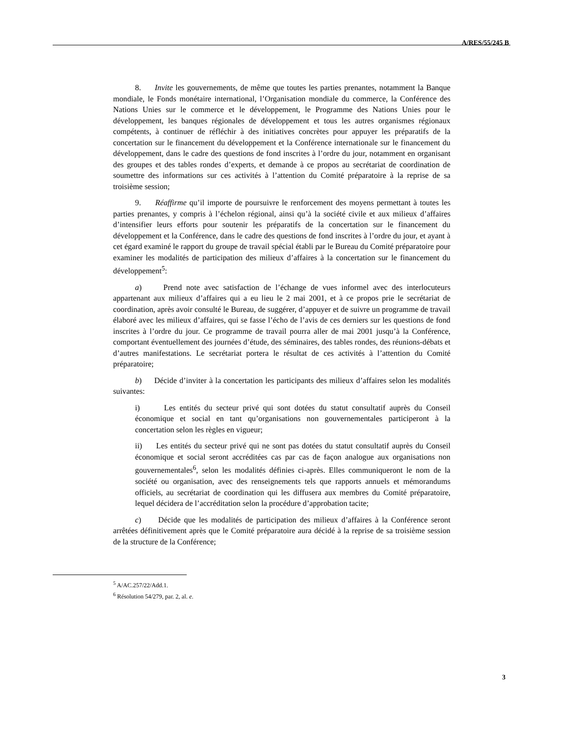A/RES/55/245 B
8. Invite les gouvernements, de même que toutes les parties prenantes, notamment la Banque mondiale, le Fonds monétaire international, l’Organisation mondiale du commerce, la Conférence des Nations Unies sur le commerce et le développement, le Programme des Nations Unies pour le développement, les banques régionales de développement et tous les autres organismes régionaux compétents, à continuer de réfléchir à des initiatives concrètes pour appuyer les préparatifs de la concertation sur le financement du développement et la Conférence internationale sur le financement du développement, dans le cadre des questions de fond inscrites à l’ordre du jour, notamment en organisant des groupes et des tables rondes d’experts, et demande à ce propos au secrétariat de coordination de soumettre des informations sur ces activités à l’attention du Comité préparatoire à la reprise de sa troisième session;
9. Réaffirme qu’il importe de poursuivre le renforcement des moyens permettant à toutes les parties prenantes, y compris à l’échelon régional, ainsi qu’à la société civile et aux milieux d’affaires d’intensifier leurs efforts pour soutenir les préparatifs de la concertation sur le financement du développement et la Conférence, dans le cadre des questions de fond inscrites à l’ordre du jour, et ayant à cet égard examiné le rapport du groupe de travail spécial établi par le Bureau du Comité préparatoire pour examiner les modalités de participation des milieux d’affaires à la concertation sur le financement du développement<sup>5</sup>:
a) Prend note avec satisfaction de l’échange de vues informel avec des interlocuteurs appartenant aux milieux d’affaires qui a eu lieu le 2 mai 2001, et à ce propos prie le secrétariat de coordination, après avoir consulté le Bureau, de suggérer, d’appuyer et de suivre un programme de travail élaboré avec les milieux d’affaires, qui se fasse l’écho de l’avis de ces derniers sur les questions de fond inscrites à l’ordre du jour. Ce programme de travail pourra aller de mai 2001 jusqu’à la Conférence, comportant éventuellement des journées d’étude, des séminaires, des tables rondes, des réunions-débats et d’autres manifestations. Le secrétariat portera le résultat de ces activités à l’attention du Comité préparatoire;
b) Décide d’inviter à la concertation les participants des milieux d’affaires selon les modalités suivantes:
i) Les entités du secteur privé qui sont dotées du statut consultatif auprès du Conseil économique et social en tant qu’organisations non gouvernementales participeront à la concertation selon les règles en vigueur;
ii) Les entités du secteur privé qui ne sont pas dotées du statut consultatif auprès du Conseil économique et social seront accréditées cas par cas de façon analogue aux organisations non gouvernementales<sup>6</sup>, selon les modalités définies ci-après. Elles communiqueront le nom de la société ou organisation, avec des renseignements tels que rapports annuels et mémorandums officiels, au secrétariat de coordination qui les diffusera aux membres du Comité préparatoire, lequel décidera de l’accréditation selon la procédure d’approbation tacite;
c) Décide que les modalités de participation des milieux d’affaires à la Conférence seront arrêtées définitivement après que le Comité préparatoire aura décidé à la reprise de sa troisième session de la structure de la Conférence;
<sup>5</sup> A/AC.257/22/Add.1.
<sup>6</sup> Résolution 54/279, par. 2, al. e.
3